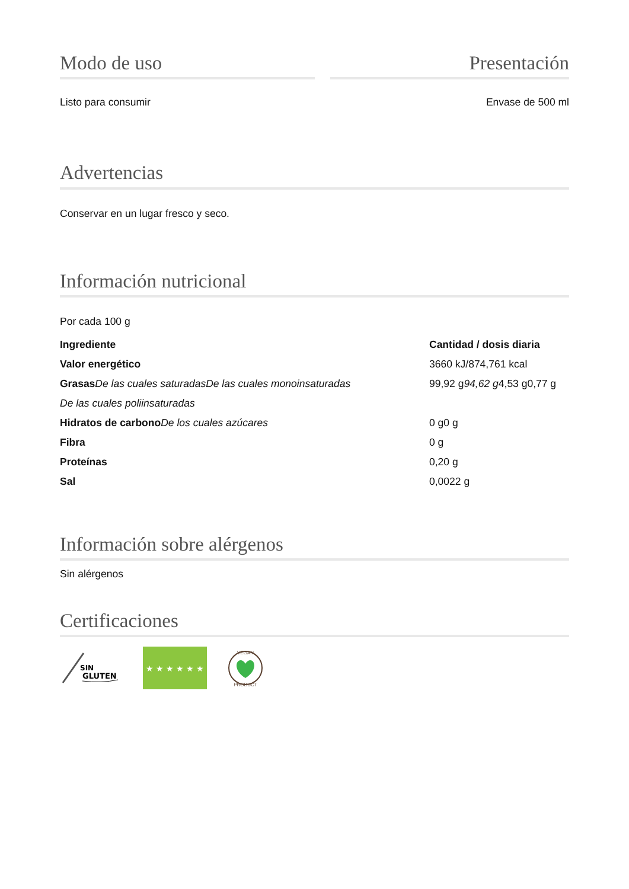Modo de uso
Listo para consumir
Presentación
Envase de 500 ml
Advertencias
Conservar en un lugar fresco y seco.
Información nutricional
Por cada 100 g
| Ingrediente | Cantidad / dosis diaria |
| --- | --- |
| Valor energético | 3660 kJ/874,761 kcal |
| Grasas De las cuales saturadas De las cuales monoinsaturadas | 99,92 g 94,62 g 4,53 g0,77 g |
| De las cuales poliinsaturadas | |
| Hidratos de carbono De los cuales azúcares | 0 g0 g |
| Fibra | 0 g |
| Proteínas | 0,20 g |
| Sal | 0,0022 g |
Información sobre alérgenos
Sin alérgenos
Certificaciones
SIN
GLUTEN
★ ★ ★ ★ ★ ★
VEGAN
PRODUCT